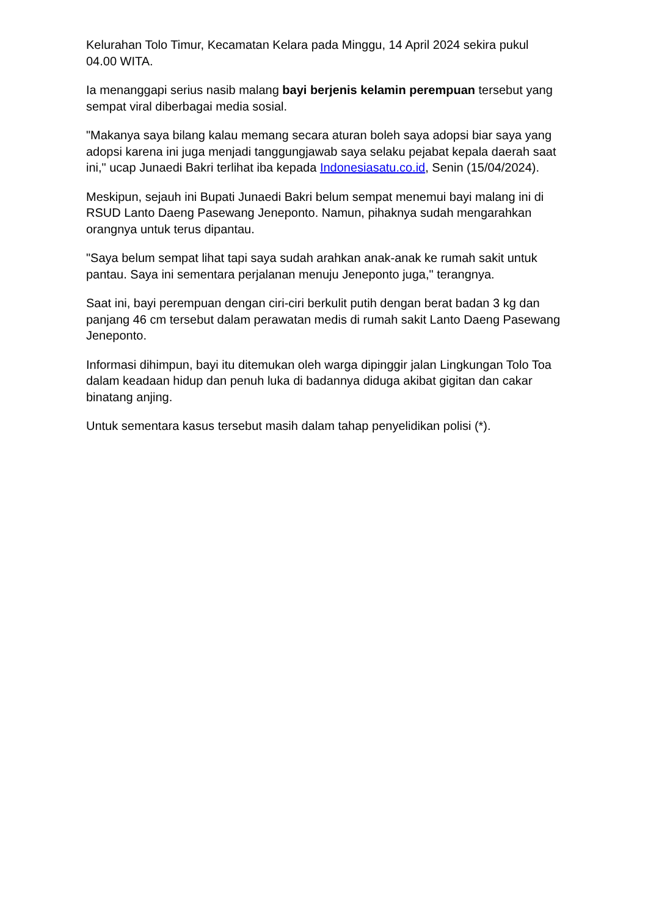Kelurahan Tolo Timur, Kecamatan Kelara pada Minggu, 14 April 2024 sekira pukul 04.00 WITA.
Ia menanggapi serius nasib malang bayi berjenis kelamin perempuan tersebut yang sempat viral diberbagai media sosial.
"Makanya saya bilang kalau memang secara aturan boleh saya adopsi biar saya yang adopsi karena ini juga menjadi tanggungjawab saya selaku pejabat kepala daerah saat ini," ucap Junaedi Bakri terlihat iba kepada Indonesiasatu.co.id, Senin (15/04/2024).
Meskipun, sejauh ini Bupati Junaedi Bakri belum sempat menemui bayi malang ini di RSUD Lanto Daeng Pasewang Jeneponto. Namun, pihaknya sudah mengarahkan orangnya untuk terus dipantau.
"Saya belum sempat lihat tapi saya sudah arahkan anak-anak ke rumah sakit untuk pantau. Saya ini sementara perjalanan menuju Jeneponto juga," terangnya.
Saat ini, bayi perempuan dengan ciri-ciri berkulit putih dengan berat badan 3 kg dan panjang 46 cm tersebut dalam perawatan medis di rumah sakit Lanto Daeng Pasewang Jeneponto.
Informasi dihimpun, bayi itu ditemukan oleh warga dipinggir jalan Lingkungan Tolo Toa dalam keadaan hidup dan penuh luka di badannya diduga akibat gigitan dan cakar binatang anjing.
Untuk sementara kasus tersebut masih dalam tahap penyelidikan polisi (*).